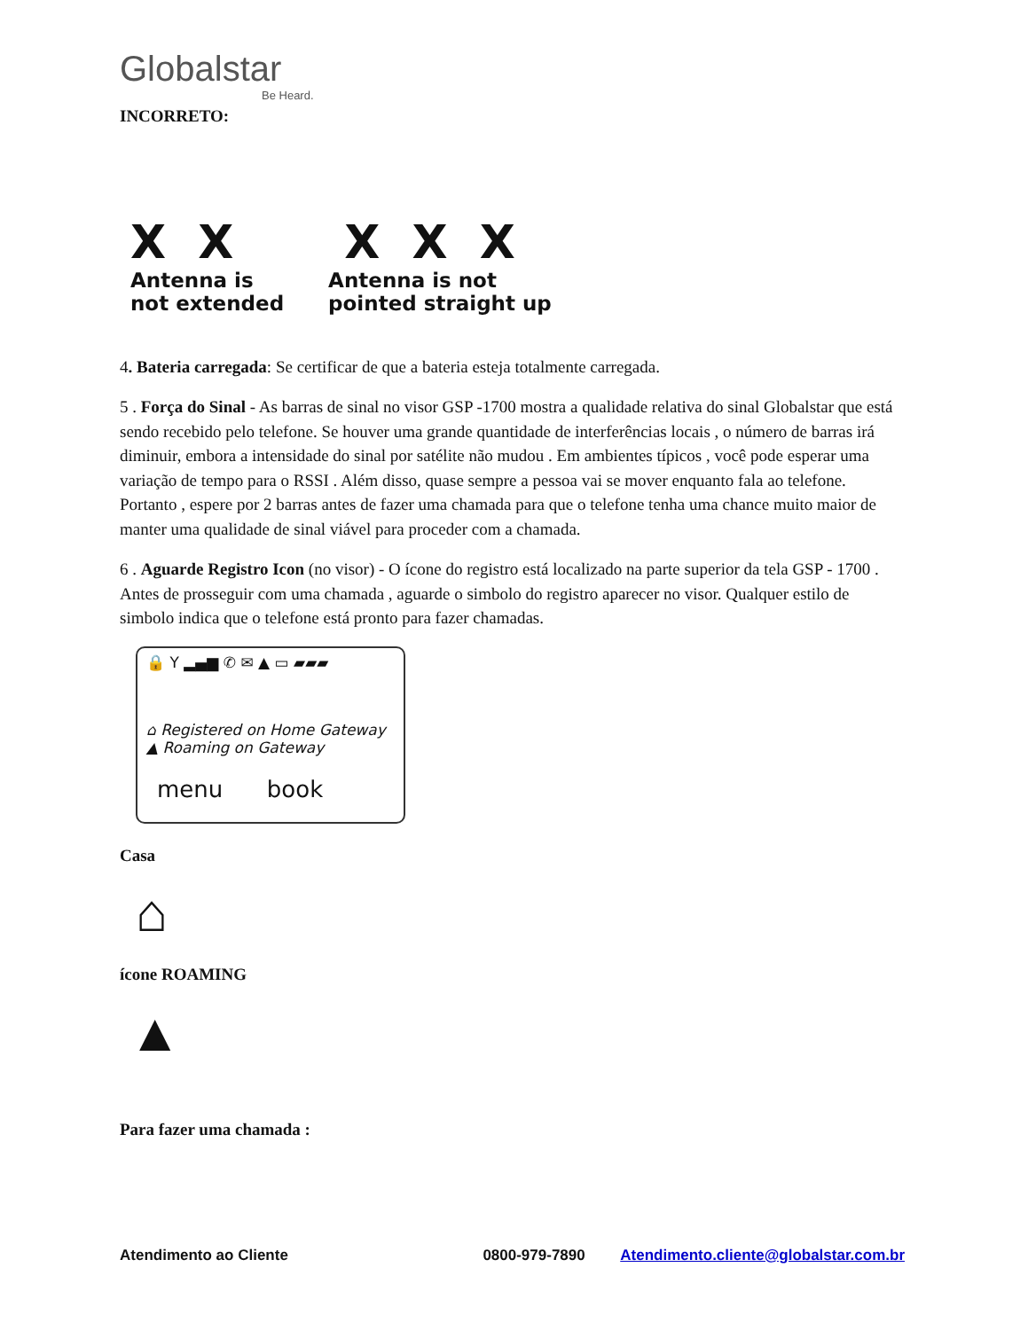Globalstar
Be Heard.
INCORRETO:
X X
Antenna is
not extended
X X X
Antenna is not
pointed straight up
4. Bateria carregada: Se certificar de que a bateria esteja totalmente carregada.
5 . Força do Sinal - As barras de sinal no visor GSP -1700 mostra a qualidade relativa do sinal Globalstar que está sendo recebido pelo telefone. Se houver uma grande quantidade de interferências locais , o número de barras irá diminuir, embora a intensidade do sinal por satélite não mudou . Em ambientes típicos , você pode esperar uma variação de tempo para o RSSI . Além disso, quase sempre a pessoa vai se mover enquanto fala ao telefone. Portanto , espere por 2 barras antes de fazer uma chamada para que o telefone tenha uma chance muito maior de manter uma qualidade de sinal viável para proceder com a chamada.
6 . Aguarde Registro Icon (no visor) - O ícone do registro está localizado na parte superior da tela GSP - 1700 . Antes de prosseguir com uma chamada , aguarde o simbolo do registro aparecer no visor. Qualquer estilo de simbolo indica que o telefone está pronto para fazer chamadas.
🔒 Y ▂▄▆ ✆ ✉ ▲ ▭ ▰▰▰
⌂ Registered on Home Gateway
▲ Roaming on Gateway
menu book
Casa
⌂
ícone ROAMING
▲
Para fazer uma chamada :
Atendimento ao Cliente 0800-979-7890 Atendimento.cliente@globalstar.com.br